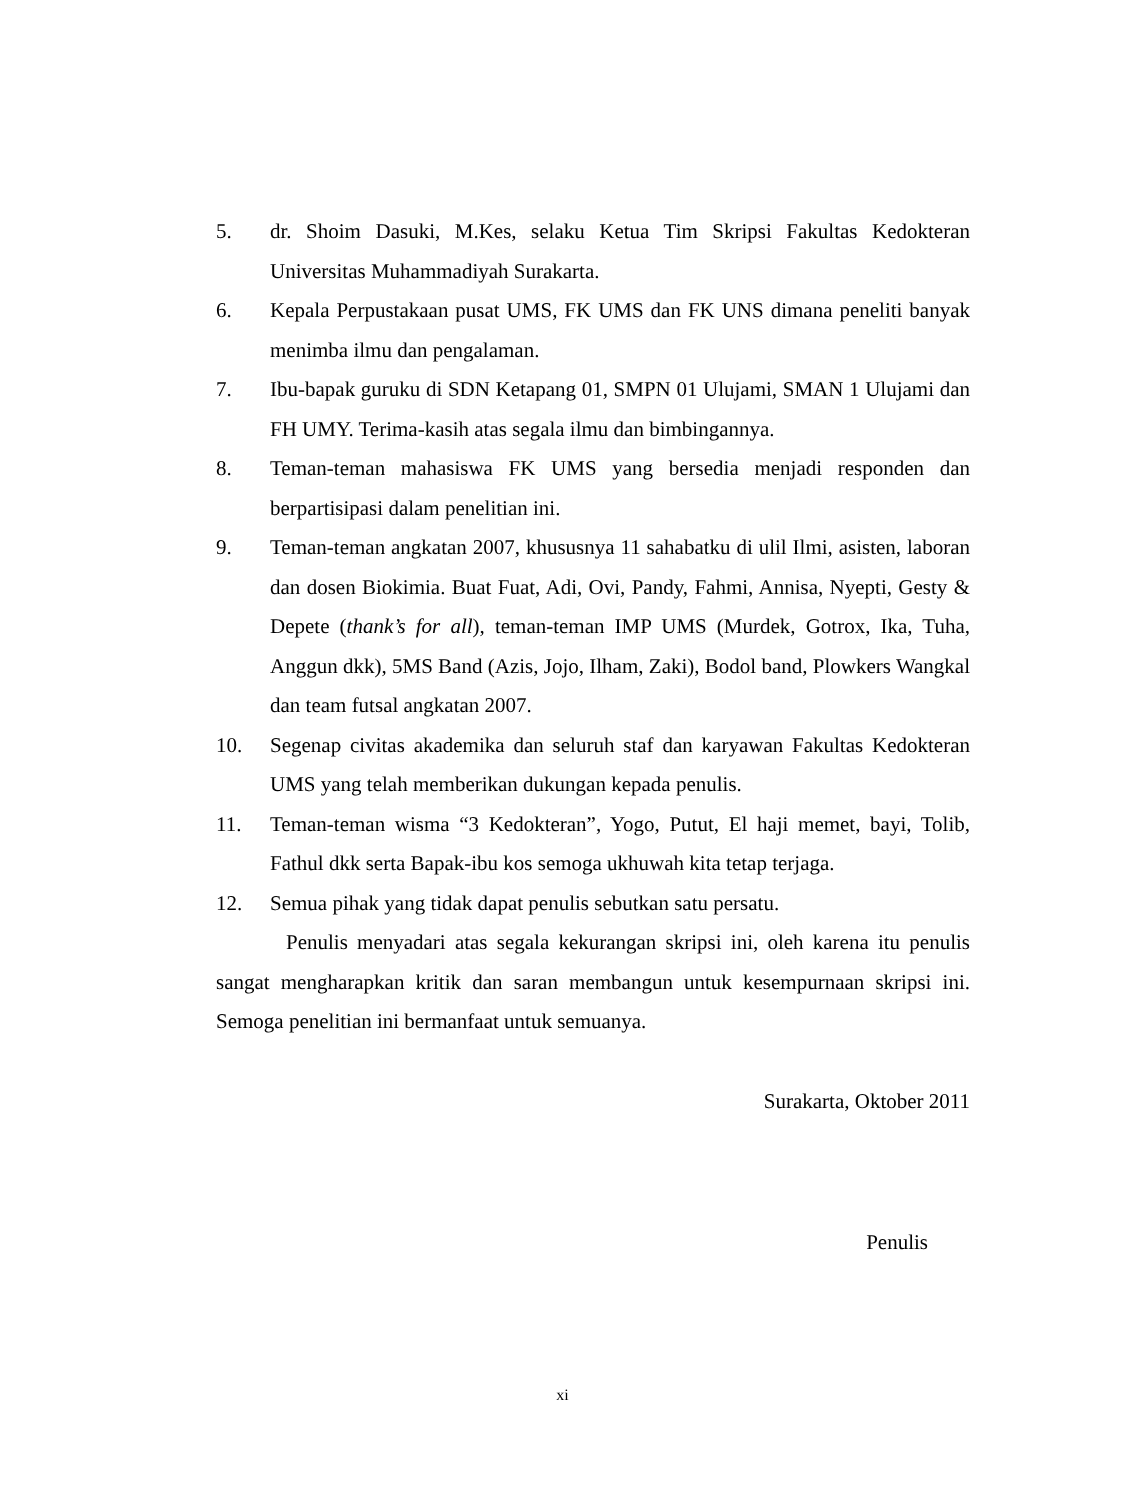5. dr. Shoim Dasuki, M.Kes, selaku Ketua Tim Skripsi Fakultas Kedokteran Universitas Muhammadiyah Surakarta.
6. Kepala Perpustakaan pusat UMS, FK UMS dan FK UNS dimana peneliti banyak menimba ilmu dan pengalaman.
7. Ibu-bapak guruku di SDN Ketapang 01, SMPN 01 Ulujami, SMAN 1 Ulujami dan FH UMY. Terima-kasih atas segala ilmu dan bimbingannya.
8. Teman-teman mahasiswa FK UMS yang bersedia menjadi responden dan berpartisipasi dalam penelitian ini.
9. Teman-teman angkatan 2007, khususnya 11 sahabatku di ulil Ilmi, asisten, laboran dan dosen Biokimia. Buat Fuat, Adi, Ovi, Pandy, Fahmi, Annisa, Nyepti, Gesty & Depete (thank’s for all), teman-teman IMP UMS (Murdek, Gotrox, Ika, Tuha, Anggun dkk), 5MS Band (Azis, Jojo, Ilham, Zaki), Bodol band, Plowkers Wangkal dan team futsal angkatan 2007.
10. Segenap civitas akademika dan seluruh staf dan karyawan Fakultas Kedokteran UMS yang telah memberikan dukungan kepada penulis.
11. Teman-teman wisma “3 Kedokteran”, Yogo, Putut, El haji memet, bayi, Tolib, Fathul dkk serta Bapak-ibu kos semoga ukhuwah kita tetap terjaga.
12. Semua pihak yang tidak dapat penulis sebutkan satu persatu.
Penulis menyadari atas segala kekurangan skripsi ini, oleh karena itu penulis sangat mengharapkan kritik dan saran membangun untuk kesempurnaan skripsi ini. Semoga penelitian ini bermanfaat untuk semuanya.
Surakarta, Oktober 2011
Penulis
xi